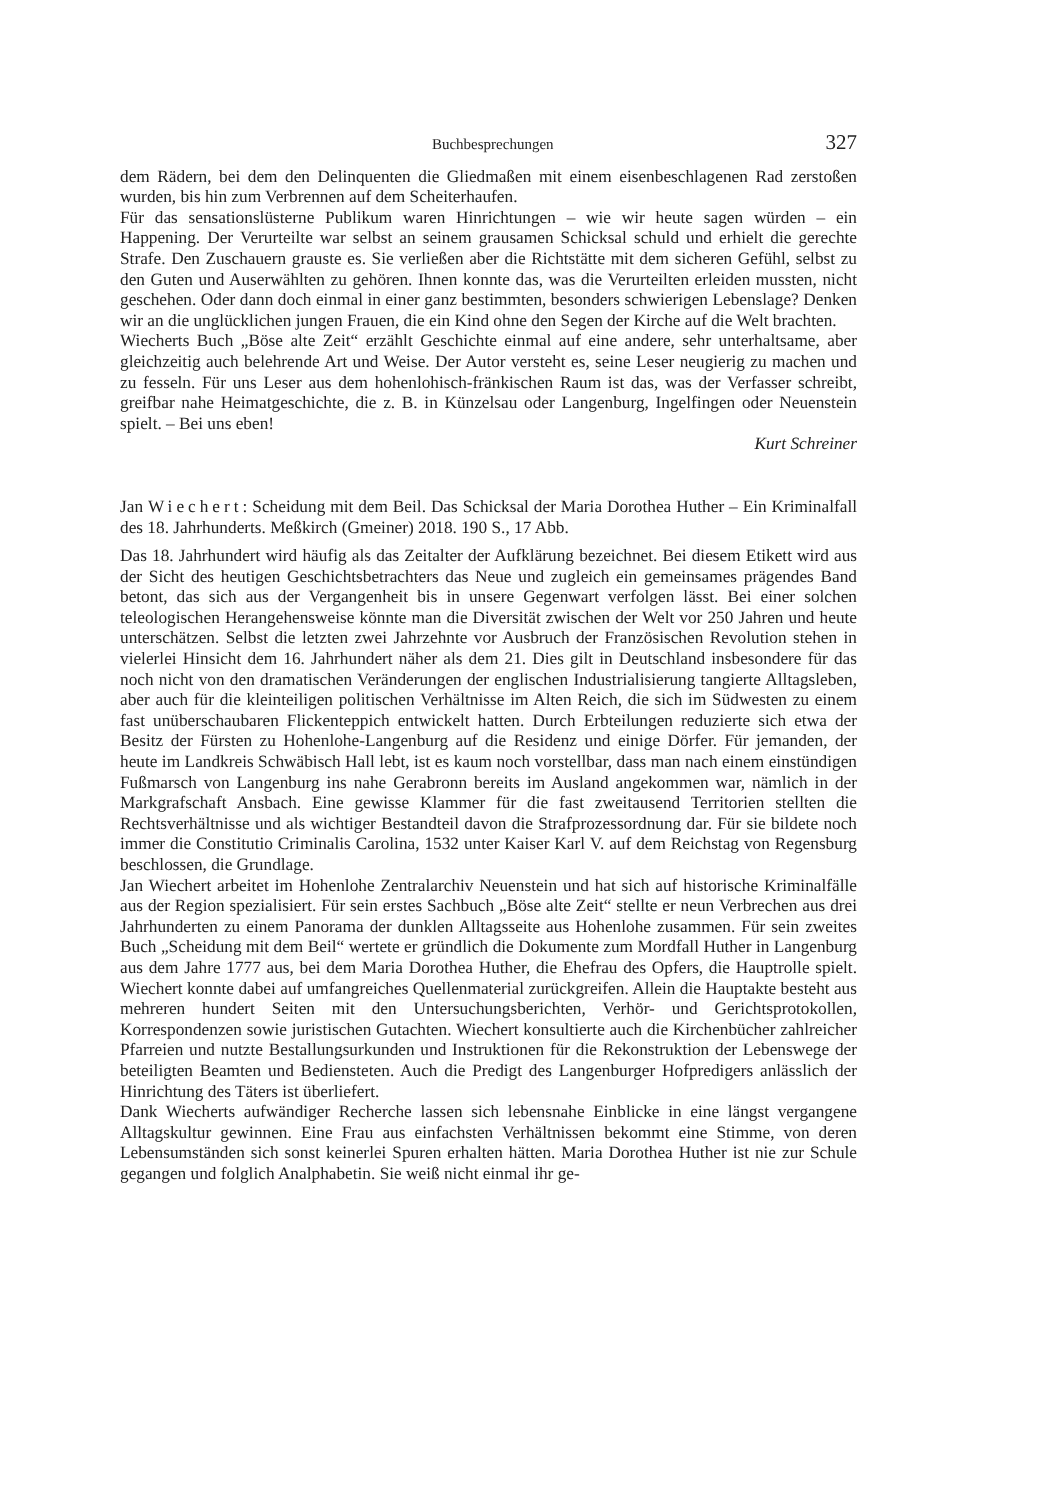Buchbesprechungen 327
dem Rädern, bei dem den Delinquenten die Gliedmaßen mit einem eisenbeschlagenen Rad zerstoßen wurden, bis hin zum Verbrennen auf dem Scheiterhaufen.
Für das sensationslüsterne Publikum waren Hinrichtungen – wie wir heute sagen würden – ein Happening. Der Verurteilte war selbst an seinem grausamen Schicksal schuld und erhielt die gerechte Strafe. Den Zuschauern grauste es. Sie verließen aber die Richtstätte mit dem sicheren Gefühl, selbst zu den Guten und Auserwählten zu gehören. Ihnen konnte das, was die Verurteilten erleiden mussten, nicht geschehen. Oder dann doch einmal in einer ganz bestimmten, besonders schwierigen Lebenslage? Denken wir an die unglücklichen jungen Frauen, die ein Kind ohne den Segen der Kirche auf die Welt brachten.
Wiecherts Buch „Böse alte Zeit“ erzählt Geschichte einmal auf eine andere, sehr unterhaltsame, aber gleichzeitig auch belehrende Art und Weise. Der Autor versteht es, seine Leser neugierig zu machen und zu fesseln. Für uns Leser aus dem hohenlohisch-fränkischen Raum ist das, was der Verfasser schreibt, greifbar nahe Heimatgeschichte, die z. B. in Künzelsau oder Langenburg, Ingelfingen oder Neuenstein spielt. – Bei uns eben!
Kurt Schreiner
Jan Wiechert: Scheidung mit dem Beil. Das Schicksal der Maria Dorothea Huther – Ein Kriminalfall des 18. Jahrhunderts. Meßkirch (Gmeiner) 2018. 190 S., 17 Abb.
Das 18. Jahrhundert wird häufig als das Zeitalter der Aufklärung bezeichnet. Bei diesem Etikett wird aus der Sicht des heutigen Geschichtsbetrachters das Neue und zugleich ein gemeinsames prägendes Band betont, das sich aus der Vergangenheit bis in unsere Gegenwart verfolgen lässt. Bei einer solchen teleologischen Herangehensweise könnte man die Diversität zwischen der Welt vor 250 Jahren und heute unterschätzen. Selbst die letzten zwei Jahrzehnte vor Ausbruch der Französischen Revolution stehen in vielerlei Hinsicht dem 16. Jahrhundert näher als dem 21. Dies gilt in Deutschland insbesondere für das noch nicht von den dramatischen Veränderungen der englischen Industrialisierung tangierte Alltagsleben, aber auch für die kleinteiligen politischen Verhältnisse im Alten Reich, die sich im Südwesten zu einem fast unüberschaubaren Flickenteppich entwickelt hatten. Durch Erbteilungen reduzierte sich etwa der Besitz der Fürsten zu Hohenlohe-Langenburg auf die Residenz und einige Dörfer. Für jemanden, der heute im Landkreis Schwäbisch Hall lebt, ist es kaum noch vorstellbar, dass man nach einem einstündigen Fußmarsch von Langenburg ins nahe Gerabronn bereits im Ausland angekommen war, nämlich in der Markgrafschaft Ansbach. Eine gewisse Klammer für die fast zweitausend Territorien stellten die Rechtsverhältnisse und als wichtiger Bestandteil davon die Strafprozessordnung dar. Für sie bildete noch immer die Constitutio Criminalis Carolina, 1532 unter Kaiser Karl V. auf dem Reichstag von Regensburg beschlossen, die Grundlage.
Jan Wiechert arbeitet im Hohenlohe Zentralarchiv Neuenstein und hat sich auf historische Kriminalfälle aus der Region spezialisiert. Für sein erstes Sachbuch „Böse alte Zeit“ stellte er neun Verbrechen aus drei Jahrhunderten zu einem Panorama der dunklen Alltagsseite aus Hohenlohe zusammen. Für sein zweites Buch „Scheidung mit dem Beil“ wertete er gründlich die Dokumente zum Mordfall Huther in Langenburg aus dem Jahre 1777 aus, bei dem Maria Dorothea Huther, die Ehefrau des Opfers, die Hauptrolle spielt. Wiechert konnte dabei auf umfangreiches Quellenmaterial zurückgreifen. Allein die Hauptakte besteht aus mehreren hundert Seiten mit den Untersuchungsberichten, Verhör- und Gerichtsprotokollen, Korrespondenzen sowie juristischen Gutachten. Wiechert konsultierte auch die Kirchenbücher zahlreicher Pfarreien und nutzte Bestallungsurkunden und Instruktionen für die Rekonstruktion der Lebenswege der beteiligten Beamten und Bediensteten. Auch die Predigt des Langenburger Hofpredigers anlässlich der Hinrichtung des Täters ist überliefert.
Dank Wiecherts aufwändiger Recherche lassen sich lebensnahe Einblicke in eine längst vergangene Alltagskultur gewinnen. Eine Frau aus einfachsten Verhältnissen bekommt eine Stimme, von deren Lebensumständen sich sonst keinerlei Spuren erhalten hätten. Maria Dorothea Huther ist nie zur Schule gegangen und folglich Analphabetin. Sie weiß nicht einmal ihr ge-